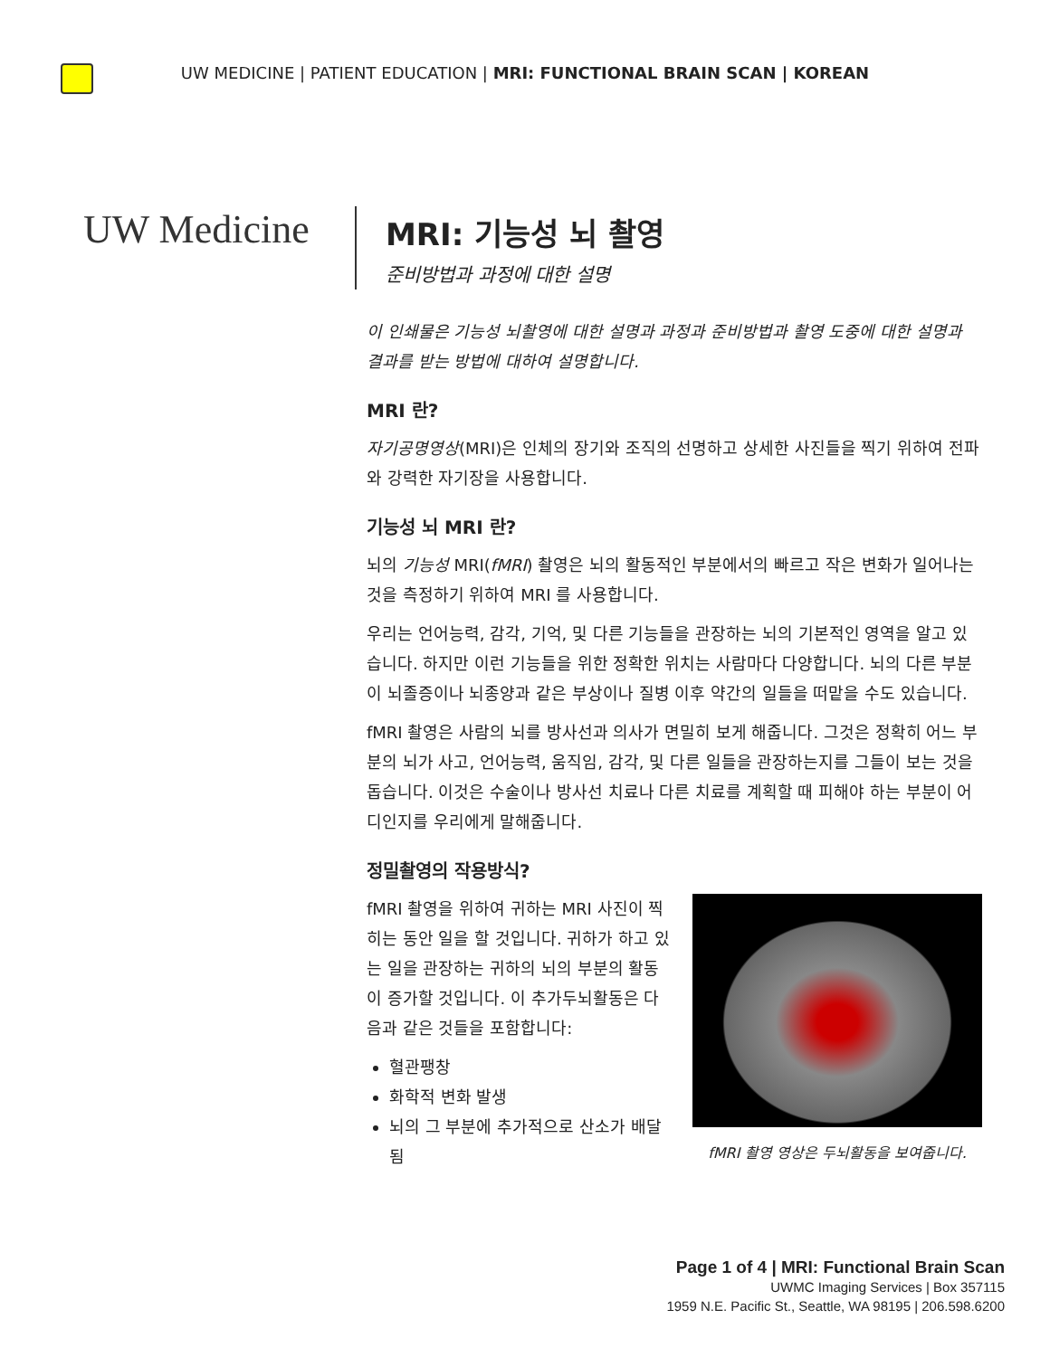UW MEDICINE | PATIENT EDUCATION | MRI: FUNCTIONAL BRAIN SCAN | KOREAN
UW Medicine
MRI: 기능성 뇌 촬영
준비방법과 과정에 대한 설명
이 인쇄물은 기능성 뇌촬영에 대한 설명과 과정과 준비방법과 촬영 도중에 대한 설명과 결과를 받는 방법에 대하여 설명합니다.
MRI 란?
자기공명영상(MRI)은 인체의 장기와 조직의 선명하고 상세한 사진들을 찍기 위하여 전파와 강력한 자기장을 사용합니다.
기능성 뇌 MRI 란?
뇌의 기능성 MRI(fMRI) 촬영은 뇌의 활동적인 부분에서의 빠르고 작은 변화가 일어나는 것을 측정하기 위하여 MRI 를 사용합니다.
우리는 언어능력, 감각, 기억, 및 다른 기능들을 관장하는 뇌의 기본적인 영역을 알고 있습니다. 하지만 이런 기능들을 위한 정확한 위치는 사람마다 다양합니다. 뇌의 다른 부분이 뇌졸증이나 뇌종양과 같은 부상이나 질병 이후 약간의 일들을 떠맡을 수도 있습니다.
fMRI 촬영은 사람의 뇌를 방사선과 의사가 면밀히 보게 해줍니다. 그것은 정확히 어느 부분의 뇌가 사고, 언어능력, 움직임, 감각, 및 다른 일들을 관장하는지를 그들이 보는 것을 돕습니다. 이것은 수술이나 방사선 치료나 다른 치료를 계획할 때 피해야 하는 부분이 어디인지를 우리에게 말해줍니다.
정밀촬영의 작용방식?
fMRI 촬영 영상은 두뇌활동을 보여줍니다.
fMRI 촬영을 위하여 귀하는 MRI 사진이 찍히는 동안 일을 할 것입니다. 귀하가 하고 있는 일을 관장하는 귀하의 뇌의 부분의 활동이 증가할 것입니다. 이 추가두뇌활동은 다음과 같은 것들을 포함합니다:
혈관팽창
화학적 변화 발생
뇌의 그 부분에 추가적으로 산소가 배달됨
Page 1 of 4 | MRI: Functional Brain Scan
UWMC Imaging Services | Box 357115
1959 N.E. Pacific St., Seattle, WA 98195 | 206.598.6200